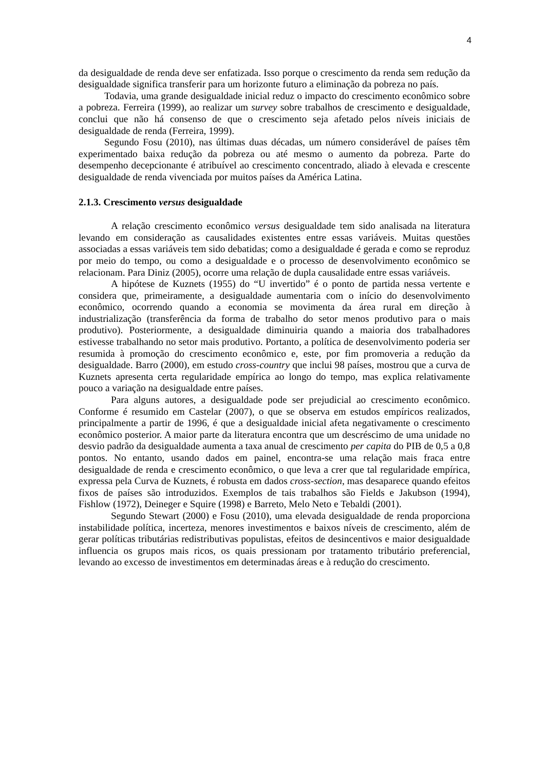4
da desigualdade de renda deve ser enfatizada. Isso porque o crescimento da renda sem redução da desigualdade significa transferir para um horizonte futuro a eliminação da pobreza no país.
Todavia, uma grande desigualdade inicial reduz o impacto do crescimento econômico sobre a pobreza. Ferreira (1999), ao realizar um survey sobre trabalhos de crescimento e desigualdade, conclui que não há consenso de que o crescimento seja afetado pelos níveis iniciais de desigualdade de renda (Ferreira, 1999).
Segundo Fosu (2010), nas últimas duas décadas, um número considerável de países têm experimentado baixa redução da pobreza ou até mesmo o aumento da pobreza. Parte do desempenho decepcionante é atribuível ao crescimento concentrado, aliado à elevada e crescente desigualdade de renda vivenciada por muitos países da América Latina.
2.1.3. Crescimento versus desigualdade
A relação crescimento econômico versus desigualdade tem sido analisada na literatura levando em consideração as causalidades existentes entre essas variáveis. Muitas questões associadas a essas variáveis tem sido debatidas; como a desigualdade é gerada e como se reproduz por meio do tempo, ou como a desigualdade e o processo de desenvolvimento econômico se relacionam. Para Diniz (2005), ocorre uma relação de dupla causalidade entre essas variáveis.
A hipótese de Kuznets (1955) do “U invertido” é o ponto de partida nessa vertente e considera que, primeiramente, a desigualdade aumentaria com o início do desenvolvimento econômico, ocorrendo quando a economia se movimenta da área rural em direção à industrialização (transferência da forma de trabalho do setor menos produtivo para o mais produtivo). Posteriormente, a desigualdade diminuiria quando a maioria dos trabalhadores estivesse trabalhando no setor mais produtivo. Portanto, a política de desenvolvimento poderia ser resumida à promoção do crescimento econômico e, este, por fim promoveria a redução da desigualdade. Barro (2000), em estudo cross-country que inclui 98 países, mostrou que a curva de Kuznets apresenta certa regularidade empírica ao longo do tempo, mas explica relativamente pouco a variação na desigualdade entre países.
Para alguns autores, a desigualdade pode ser prejudicial ao crescimento econômico. Conforme é resumido em Castelar (2007), o que se observa em estudos empíricos realizados, principalmente a partir de 1996, é que a desigualdade inicial afeta negativamente o crescimento econômico posterior. A maior parte da literatura encontra que um descréscimo de uma unidade no desvio padrão da desigualdade aumenta a taxa anual de crescimento per capita do PIB de 0,5 a 0,8 pontos. No entanto, usando dados em painel, encontra-se uma relação mais fraca entre desigualdade de renda e crescimento econômico, o que leva a crer que tal regularidade empírica, expressa pela Curva de Kuznets, é robusta em dados cross-section, mas desaparece quando efeitos fixos de países são introduzidos. Exemplos de tais trabalhos são Fields e Jakubson (1994), Fishlow (1972), Deineger e Squire (1998) e Barreto, Melo Neto e Tebaldi (2001).
Segundo Stewart (2000) e Fosu (2010), uma elevada desigualdade de renda proporciona instabilidade política, incerteza, menores investimentos e baixos níveis de crescimento, além de gerar políticas tributárias redistributivas populistas, efeitos de desincentivos e maior desigualdade influencia os grupos mais ricos, os quais pressionam por tratamento tributário preferencial, levando ao excesso de investimentos em determinadas áreas e à redução do crescimento.